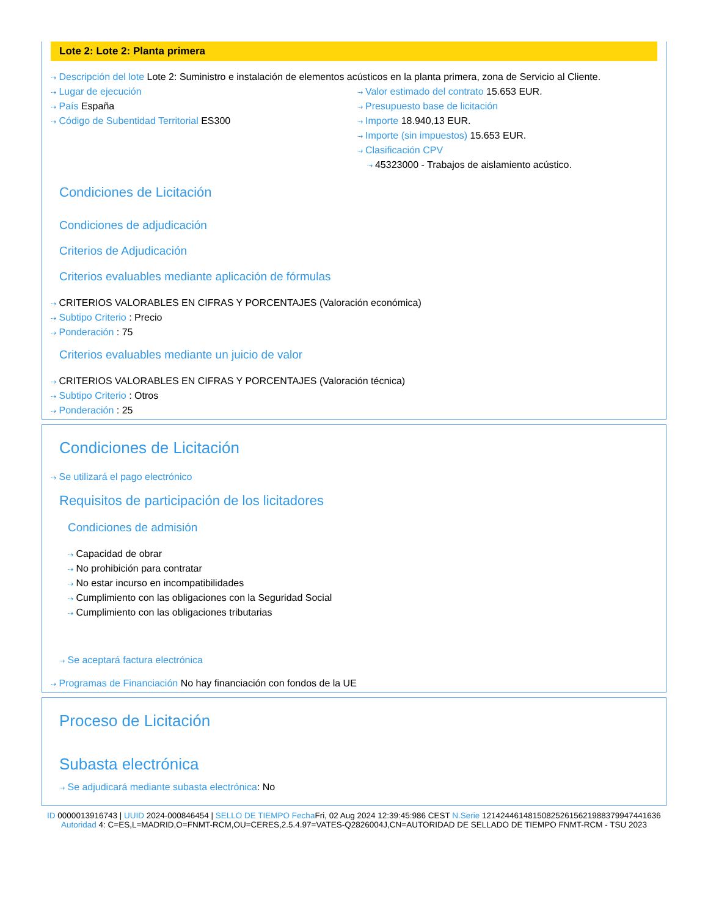Lote 2: Lote 2: Planta primera
⇢ Descripción del lote Lote 2: Suministro e instalación de elementos acústicos en la planta primera, zona de Servicio al Cliente.
⇢ Lugar de ejecución
⇢ País España
⇢ Código de Subentidad Territorial ES300
⇢ Valor estimado del contrato 15.653 EUR.
⇢ Presupuesto base de licitación
⇢ Importe 18.940,13 EUR.
⇢ Importe (sin impuestos) 15.653 EUR.
⇢ Clasificación CPV
⇢ 45323000 - Trabajos de aislamiento acústico.
Condiciones de Licitación
Condiciones de adjudicación
Criterios de Adjudicación
Criterios evaluables mediante aplicación de fórmulas
⇢ CRITERIOS VALORABLES EN CIFRAS Y PORCENTAJES (Valoración económica)
⇢ Subtipo Criterio : Precio
⇢ Ponderación : 75
Criterios evaluables mediante un juicio de valor
⇢ CRITERIOS VALORABLES EN CIFRAS Y PORCENTAJES (Valoración técnica)
⇢ Subtipo Criterio : Otros
⇢ Ponderación : 25
Condiciones de Licitación
⇢ Se utilizará el pago electrónico
Requisitos de participación de los licitadores
Condiciones de admisión
⇢ Capacidad de obrar
⇢ No prohibición para contratar
⇢ No estar incurso en incompatibilidades
⇢ Cumplimiento con las obligaciones con la Seguridad Social
⇢ Cumplimiento con las obligaciones tributarias
⇢ Se aceptará factura electrónica
⇢ Programas de Financiación No hay financiación con fondos de la UE
Proceso de Licitación
Subasta electrónica
⇢ Se adjudicará mediante subasta electrónica: No
ID 0000013916743 | UUID 2024-000846454 | SELLO DE TIEMPO Fecha Fri, 02 Aug 2024 12:39:45:986 CEST N.Serie 121424461481508252615621988379947441636 Autoridad 4: C=ES,L=MADRID,O=FNMT-RCM,OU=CERES,2.5.4.97=VATES-Q2826004J,CN=AUTORIDAD DE SELLADO DE TIEMPO FNMT-RCM - TSU 2023